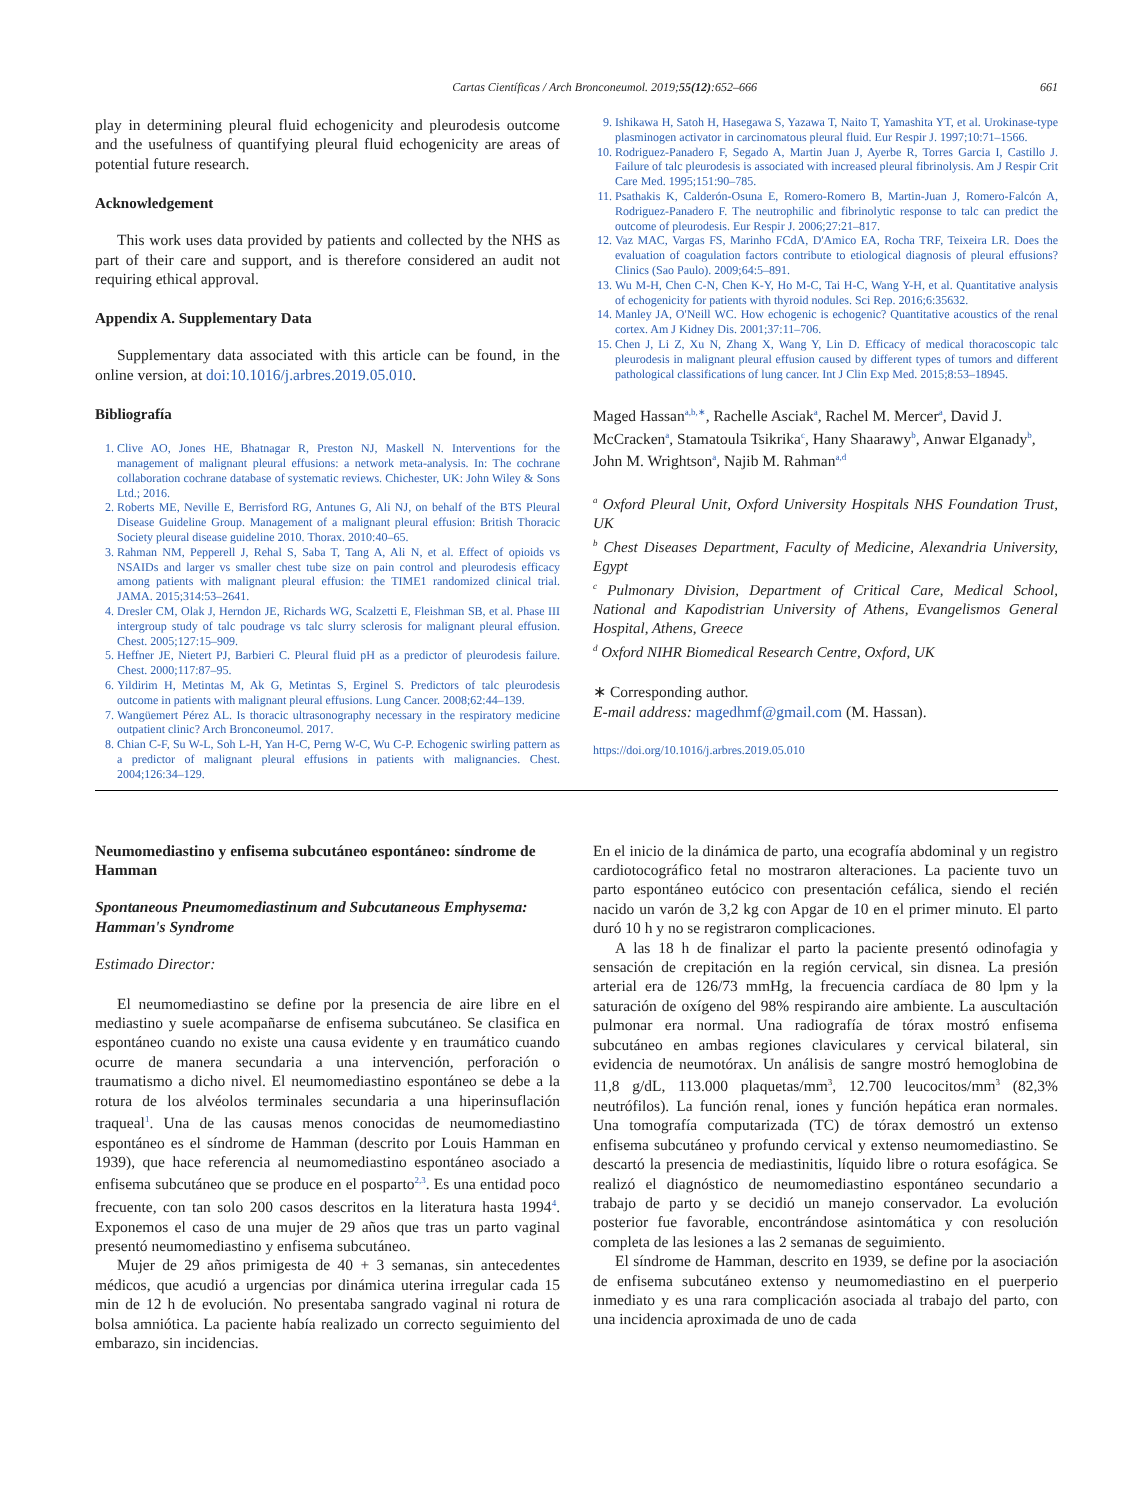Cartas Científicas / Arch Bronconeumol. 2019;55(12):652–666 661
play in determining pleural fluid echogenicity and pleurodesis outcome and the usefulness of quantifying pleural fluid echogenicity are areas of potential future research.
Acknowledgement
This work uses data provided by patients and collected by the NHS as part of their care and support, and is therefore considered an audit not requiring ethical approval.
Appendix A. Supplementary Data
Supplementary data associated with this article can be found, in the online version, at doi:10.1016/j.arbres.2019.05.010.
Bibliografía
1. Clive AO, Jones HE, Bhatnagar R, Preston NJ, Maskell N. Interventions for the management of malignant pleural effusions: a network meta-analysis. In: The cochrane collaboration cochrane database of systematic reviews. Chichester, UK: John Wiley & Sons Ltd.; 2016.
2. Roberts ME, Neville E, Berrisford RG, Antunes G, Ali NJ, on behalf of the BTS Pleural Disease Guideline Group. Management of a malignant pleural effusion: British Thoracic Society pleural disease guideline 2010. Thorax. 2010:40–65.
3. Rahman NM, Pepperell J, Rehal S, Saba T, Tang A, Ali N, et al. Effect of opioids vs NSAIDs and larger vs smaller chest tube size on pain control and pleurodesis efficacy among patients with malignant pleural effusion: the TIME1 randomized clinical trial. JAMA. 2015;314:53–2641.
4. Dresler CM, Olak J, Herndon JE, Richards WG, Scalzetti E, Fleishman SB, et al. Phase III intergroup study of talc poudrage vs talc slurry sclerosis for malignant pleural effusion. Chest. 2005;127:15–909.
5. Heffner JE, Nietert PJ, Barbieri C. Pleural fluid pH as a predictor of pleurodesis failure. Chest. 2000;117:87–95.
6. Yildirim H, Metintas M, Ak G, Metintas S, Erginel S. Predictors of talc pleurodesis outcome in patients with malignant pleural effusions. Lung Cancer. 2008;62:44–139.
7. Wangüemert Pérez AL. Is thoracic ultrasonography necessary in the respiratory medicine outpatient clinic? Arch Bronconeumol. 2017.
8. Chian C-F, Su W-L, Soh L-H, Yan H-C, Perng W-C, Wu C-P. Echogenic swirling pattern as a predictor of malignant pleural effusions in patients with malignancies. Chest. 2004;126:34–129.
9. Ishikawa H, Satoh H, Hasegawa S, Yazawa T, Naito T, Yamashita YT, et al. Urokinase-type plasminogen activator in carcinomatous pleural fluid. Eur Respir J. 1997;10:71–1566.
10. Rodriguez-Panadero F, Segado A, Martin Juan J, Ayerbe R, Torres Garcia I, Castillo J. Failure of talc pleurodesis is associated with increased pleural fibrinolysis. Am J Respir Crit Care Med. 1995;151:90–785.
11. Psathakis K, Calderón-Osuna E, Romero-Romero B, Martin-Juan J, Romero-Falcón A, Rodriguez-Panadero F. The neutrophilic and fibrinolytic response to talc can predict the outcome of pleurodesis. Eur Respir J. 2006;27:21–817.
12. Vaz MAC, Vargas FS, Marinho FCdA, D'Amico EA, Rocha TRF, Teixeira LR. Does the evaluation of coagulation factors contribute to etiological diagnosis of pleural effusions? Clinics (Sao Paulo). 2009;64:5–891.
13. Wu M-H, Chen C-N, Chen K-Y, Ho M-C, Tai H-C, Wang Y-H, et al. Quantitative analysis of echogenicity for patients with thyroid nodules. Sci Rep. 2016;6:35632.
14. Manley JA, O'Neill WC. How echogenic is echogenic? Quantitative acoustics of the renal cortex. Am J Kidney Dis. 2001;37:11–706.
15. Chen J, Li Z, Xu N, Zhang X, Wang Y, Lin D. Efficacy of medical thoracoscopic talc pleurodesis in malignant pleural effusion caused by different types of tumors and different pathological classifications of lung cancer. Int J Clin Exp Med. 2015;8:53–18945.
Maged Hassan<sup>a,b,∗</sup>, Rachelle Asciak<sup>a</sup>, Rachel M. Mercer<sup>a</sup>, David J. McCracken<sup>a</sup>, Stamatoula Tsikrika<sup>c</sup>, Hany Shaarawy<sup>b</sup>, Anwar Elganady<sup>b</sup>, John M. Wrightson<sup>a</sup>, Najib M. Rahman<sup>a,d</sup>
<sup>a</sup> Oxford Pleural Unit, Oxford University Hospitals NHS Foundation Trust, UK
<sup>b</sup> Chest Diseases Department, Faculty of Medicine, Alexandria University, Egypt
<sup>c</sup> Pulmonary Division, Department of Critical Care, Medical School, National and Kapodistrian University of Athens, Evangelismos General Hospital, Athens, Greece
<sup>d</sup> Oxford NIHR Biomedical Research Centre, Oxford, UK
∗ Corresponding author.
E-mail address: magedhmf@gmail.com (M. Hassan).
https://doi.org/10.1016/j.arbres.2019.05.010
Neumomediastino y enfisema subcutáneo espontáneo: síndrome de Hamman
Spontaneous Pneumomediastinum and Subcutaneous Emphysema: Hamman's Syndrome
Estimado Director:
El neumomediastino se define por la presencia de aire libre en el mediastino y suele acompañarse de enfisema subcutáneo. Se clasifica en espontáneo cuando no existe una causa evidente y en traumático cuando ocurre de manera secundaria a una intervención, perforación o traumatismo a dicho nivel. El neumomediastino espontáneo se debe a la rotura de los alvéolos terminales secundaria a una hiperinsuflación traqueal<sup>1</sup>. Una de las causas menos conocidas de neumomediastino espontáneo es el síndrome de Hamman (descrito por Louis Hamman en 1939), que hace referencia al neumomediastino espontáneo asociado a enfisema subcutáneo que se produce en el posparto<sup>2,3</sup>. Es una entidad poco frecuente, con tan solo 200 casos descritos en la literatura hasta 1994<sup>4</sup>. Exponemos el caso de una mujer de 29 años que tras un parto vaginal presentó neumomediastino y enfisema subcutáneo.
Mujer de 29 años primigesta de 40 + 3 semanas, sin antecedentes médicos, que acudió a urgencias por dinámica uterina irregular cada 15 min de 12 h de evolución. No presentaba sangrado vaginal ni rotura de bolsa amniótica. La paciente había realizado un correcto seguimiento del embarazo, sin incidencias.
En el inicio de la dinámica de parto, una ecografía abdominal y un registro cardiotocográfico fetal no mostraron alteraciones. La paciente tuvo un parto espontáneo eutócico con presentación cefálica, siendo el recién nacido un varón de 3,2 kg con Apgar de 10 en el primer minuto. El parto duró 10 h y no se registraron complicaciones.
A las 18 h de finalizar el parto la paciente presentó odinofagia y sensación de crepitación en la región cervical, sin disnea. La presión arterial era de 126/73 mmHg, la frecuencia cardíaca de 80 lpm y la saturación de oxígeno del 98% respirando aire ambiente. La auscultación pulmonar era normal. Una radiografía de tórax mostró enfisema subcutáneo en ambas regiones claviculares y cervical bilateral, sin evidencia de neumotórax. Un análisis de sangre mostró hemoglobina de 11,8 g/dL, 113.000 plaquetas/mm<sup>3</sup>, 12.700 leucocitos/mm<sup>3</sup> (82,3% neutrófilos). La función renal, iones y función hepática eran normales. Una tomografía computarizada (TC) de tórax demostró un extenso enfisema subcutáneo y profundo cervical y extenso neumomediastino. Se descartó la presencia de mediastinitis, líquido libre o rotura esofágica. Se realizó el diagnóstico de neumomediastino espontáneo secundario a trabajo de parto y se decidió un manejo conservador. La evolución posterior fue favorable, encontrándose asintomática y con resolución completa de las lesiones a las 2 semanas de seguimiento.
El síndrome de Hamman, descrito en 1939, se define por la asociación de enfisema subcutáneo extenso y neumomediastino en el puerperio inmediato y es una rara complicación asociada al trabajo del parto, con una incidencia aproximada de uno de cada